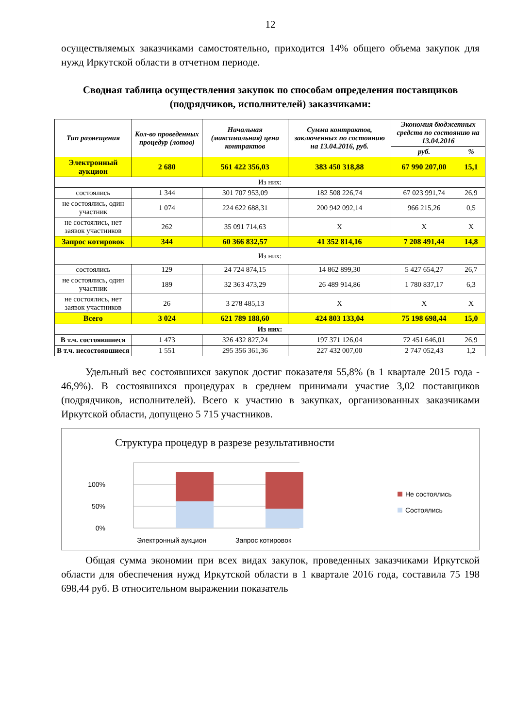12
осуществляемых заказчиками самостоятельно, приходится 14% общего объема закупок для нужд Иркутской области в отчетном периоде.
Сводная таблица осуществления закупок по способам определения поставщиков (подрядчиков, исполнителей) заказчиками:
| Тип размещения | Кол-во проведенных процедур (лотов) | Начальная (максимальная) цена контрактов | Сумма контрактов, заключенных по состоянию на 13.04.2016, руб. | Экономия бюджетных средств по состоянию на 13.04.2016 | |
| --- | --- | --- | --- | --- | --- |
| | | | | руб. | % |
| Электронный аукцион | 2 680 | 561 422 356,03 | 383 450 318,88 | 67 990 207,00 | 15,1 |
| Из них: | | | | | |
| состоялись | 1 344 | 301 707 953,09 | 182 508 226,74 | 67 023 991,74 | 26,9 |
| не состоялись, один участник | 1 074 | 224 622 688,31 | 200 942 092,14 | 966 215,26 | 0,5 |
| не состоялись, нет заявок участников | 262 | 35 091 714,63 | Х | Х | Х |
| Запрос котировок | 344 | 60 366 832,57 | 41 352 814,16 | 7 208 491,44 | 14,8 |
| Из них: | | | | | |
| состоялись | 129 | 24 724 874,15 | 14 862 899,30 | 5 427 654,27 | 26,7 |
| не состоялись, один участник | 189 | 32 363 473,29 | 26 489 914,86 | 1 780 837,17 | 6,3 |
| не состоялись, нет заявок участников | 26 | 3 278 485,13 | Х | Х | Х |
| Всего | 3 024 | 621 789 188,60 | 424 803 133,04 | 75 198 698,44 | 15,0 |
| Из них: | | | | | |
| В т.ч. состоявшиеся | 1 473 | 326 432 827,24 | 197 371 126,04 | 72 451 646,01 | 26,9 |
| В т.ч. несостоявшиеся | 1 551 | 295 356 361,36 | 227 432 007,00 | 2 747 052,43 | 1,2 |
Удельный вес состоявшихся закупок достиг показателя 55,8% (в 1 квартале 2015 года - 46,9%). В состоявшихся процедурах в среднем принимали участие 3,02 поставщиков (подрядчиков, исполнителей). Всего к участию в закупках, организованных заказчиками Иркутской области, допущено 5 715 участников.
Структура процедур в разрезе результативности
100%
50%
0%
Электронный аукцион
Запрос котировок
Не состоялись
Состоялись
Общая сумма экономии при всех видах закупок, проведенных заказчиками Иркутской области для обеспечения нужд Иркутской области в 1 квартале 2016 года, составила 75 198 698,44 руб. В относительном выражении показатель